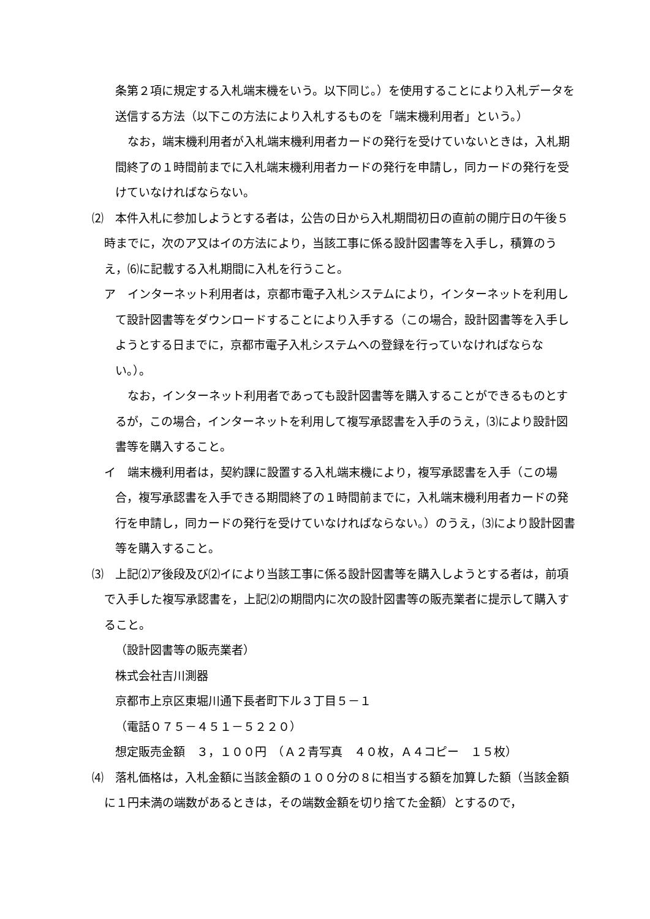条第２項に規定する入札端末機をいう。以下同じ。）を使用することにより入札データを送信する方法（以下この方法により入札するものを「端末機利用者」という。）
なお，端末機利用者が入札端末機利用者カードの発行を受けていないときは，入札期間終了の１時間前までに入札端末機利用者カードの発行を申請し，同カードの発行を受けていなければならない。
⑵　本件入札に参加しようとする者は，公告の日から入札期間初日の直前の開庁日の午後５時までに，次のア又はイの方法により，当該工事に係る設計図書等を入手し，積算のうえ，⑹に記載する入札期間に入札を行うこと。
ア　インターネット利用者は，京都市電子入札システムにより，インターネットを利用して設計図書等をダウンロードすることにより入手する（この場合，設計図書等を入手しようとする日までに，京都市電子入札システムへの登録を行っていなければならない。）。
なお，インターネット利用者であっても設計図書等を購入することができるものとするが，この場合，インターネットを利用して複写承認書を入手のうえ，⑶により設計図書等を購入すること。
イ　端末機利用者は，契約課に設置する入札端末機により，複写承認書を入手（この場合，複写承認書を入手できる期間終了の１時間前までに，入札端末機利用者カードの発行を申請し，同カードの発行を受けていなければならない。）のうえ，⑶により設計図書等を購入すること。
⑶　上記⑵ア後段及び⑵イにより当該工事に係る設計図書等を購入しようとする者は，前項で入手した複写承認書を，上記⑵の期間内に次の設計図書等の販売業者に提示して購入すること。
（設計図書等の販売業者）
株式会社吉川測器
京都市上京区東堀川通下長者町下ル３丁目５－１
（電話０７５－４５１－５２２０）
想定販売金額　３，１００円　（Ａ２青写真　４０枚，Ａ４コピー　１５枚）
⑷　落札価格は，入札金額に当該金額の１００分の８に相当する額を加算した額（当該金額に１円未満の端数があるときは，その端数金額を切り捨てた金額）とするので，